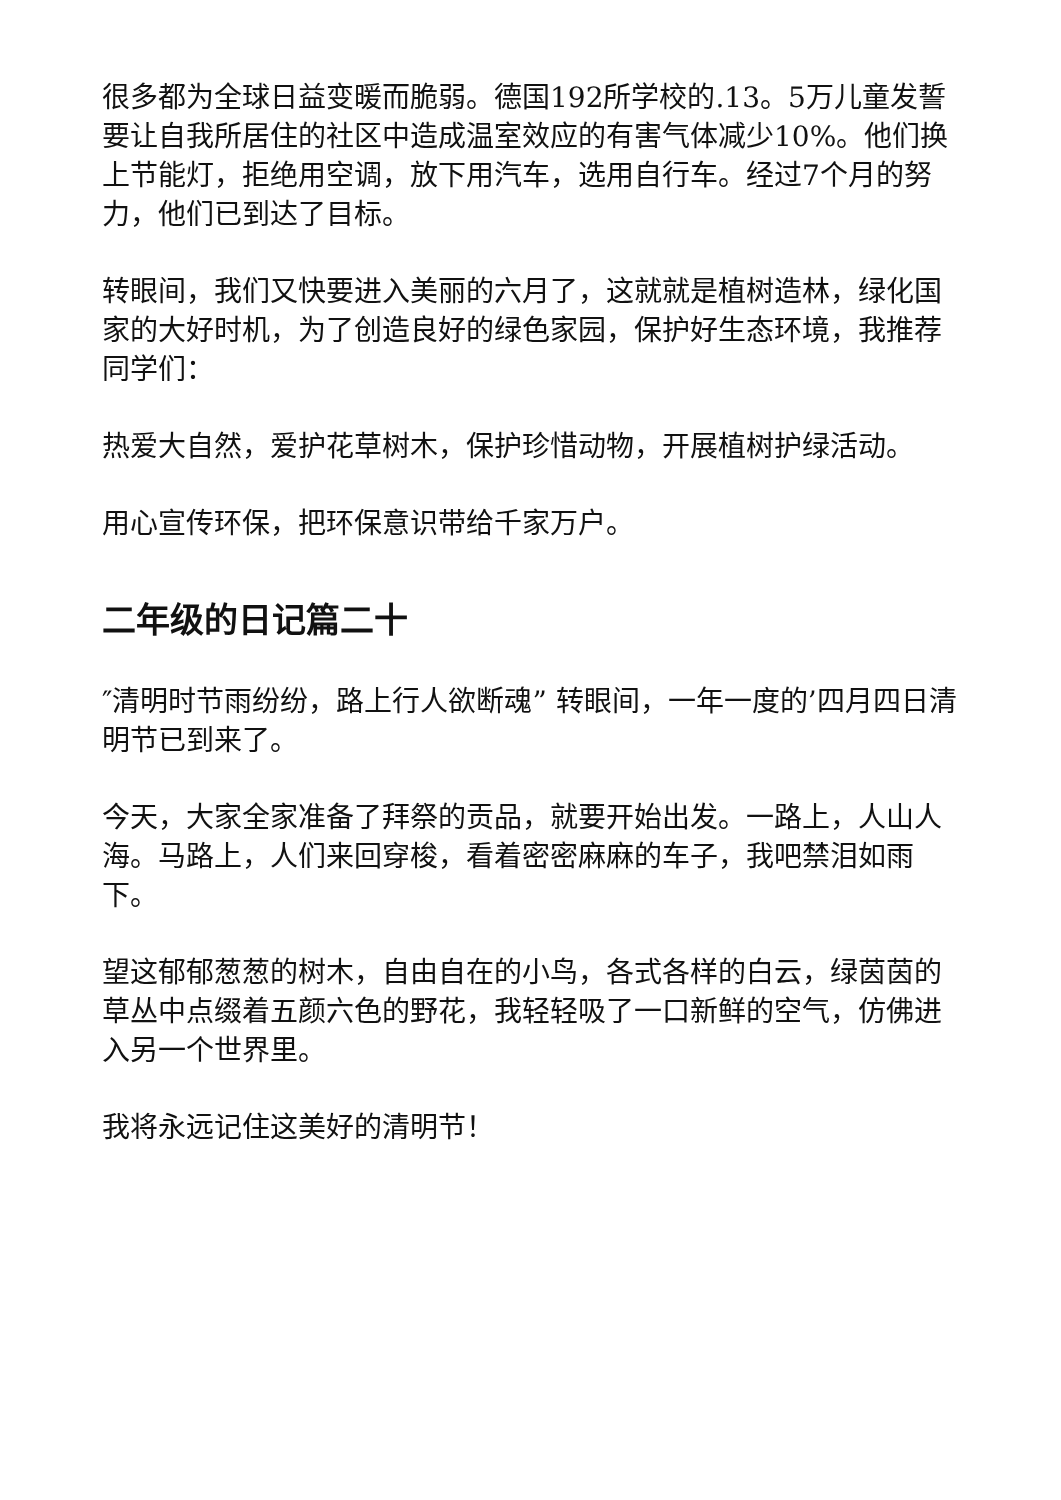很多都为全球日益变暖而脆弱。德国192所学校的.13。5万儿童发誓要让自我所居住的社区中造成温室效应的有害气体减少10%。他们换上节能灯，拒绝用空调，放下用汽车，选用自行车。经过7个月的努力，他们已到达了目标。
转眼间，我们又快要进入美丽的六月了，这就就是植树造林，绿化国家的大好时机，为了创造良好的绿色家园，保护好生态环境，我推荐同学们：
热爱大自然，爱护花草树木，保护珍惜动物，开展植树护绿活动。
用心宣传环保，把环保意识带给千家万户。
二年级的日记篇二十
″清明时节雨纷纷，路上行人欲断魂” 转眼间，一年一度的’四月四日清明节已到来了。
今天，大家全家准备了拜祭的贡品，就要开始出发。一路上，人山人海。马路上，人们来回穿梭，看着密密麻麻的车子，我吧禁泪如雨下。
望这郁郁葱葱的树木，自由自在的小鸟，各式各样的白云，绿茵茵的草丛中点缀着五颜六色的野花，我轻轻吸了一口新鲜的空气，仿佛进入另一个世界里。
我将永远记住这美好的清明节！